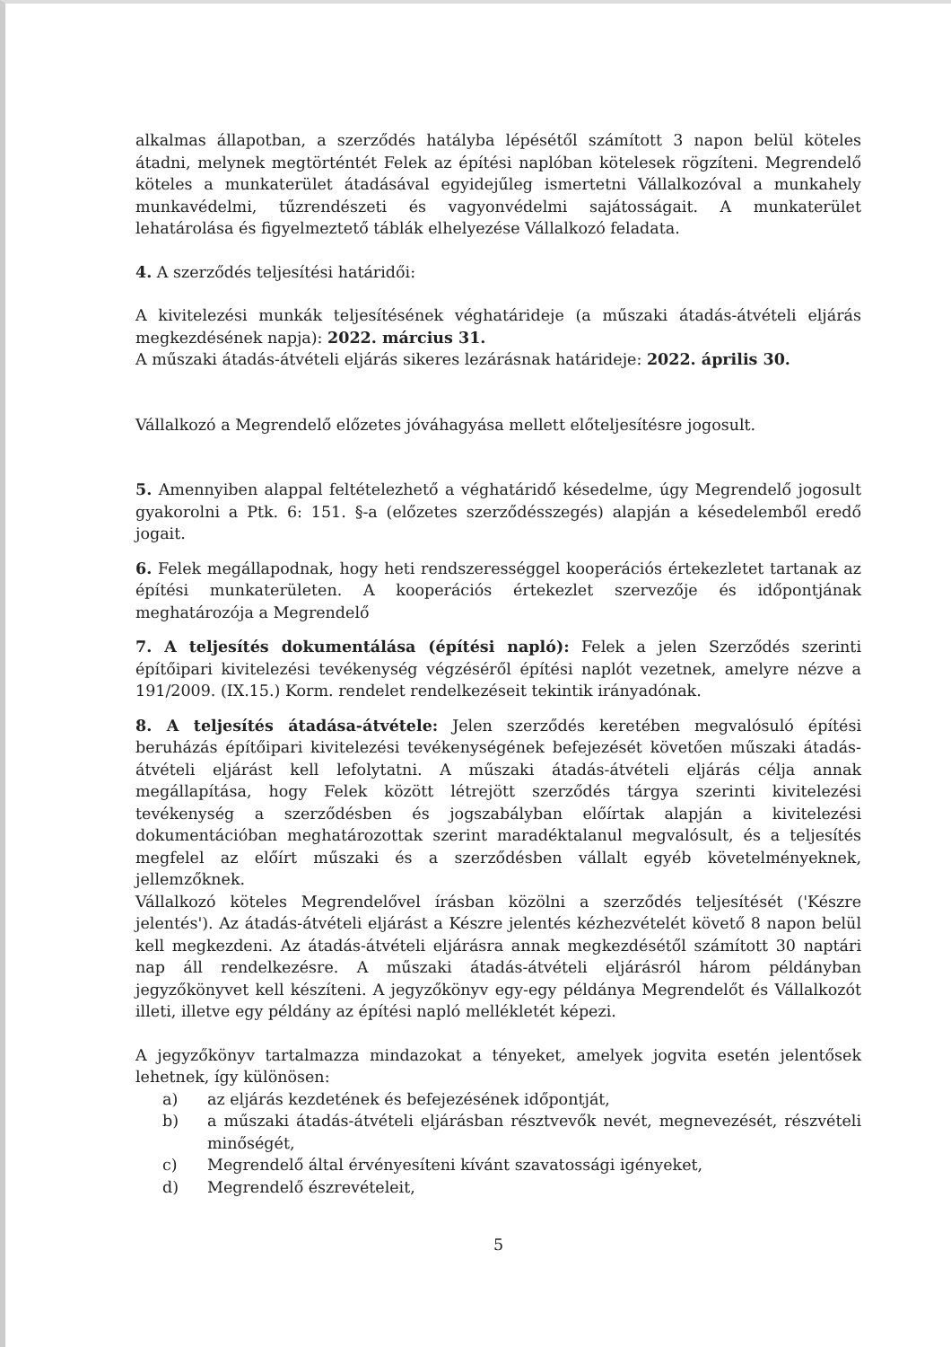alkalmas állapotban, a szerződés hatályba lépésétől számított 3 napon belül köteles átadni, melynek megtörténtét Felek az építési naplóban kötelesek rögzíteni. Megrendelő köteles a munkaterület átadásával egyidejűleg ismertetni Vállalkozóval a munkahely munkavédelmi, tűzrendészeti és vagyonvédelmi sajátosságait. A munkaterület lehatárolása és figyelmeztető táblák elhelyezése Vállalkozó feladata.
4. A szerződés teljesítési határidői:
A kivitelezési munkák teljesítésének véghatárideje (a műszaki átadás-átvételi eljárás megkezdésének napja): 2022. március 31.
A műszaki átadás-átvételi eljárás sikeres lezárásnak határideje: 2022. április 30.
Vállalkozó a Megrendelő előzetes jóváhagyása mellett előteljesítésre jogosult.
5. Amennyiben alappal feltételezhető a véghatáridő késedelme, úgy Megrendelő jogosult gyakorolni a Ptk. 6: 151. §-a (előzetes szerződésszegés) alapján a késedelemből eredő jogait.
6. Felek megállapodnak, hogy heti rendszerességgel kooperációs értekezletet tartanak az építési munkaterületen. A kooperációs értekezlet szervezője és időpontjának meghatározója a Megrendelő
7. A teljesítés dokumentálása (építési napló): Felek a jelen Szerződés szerinti építőipari kivitelezési tevékenység végzéséről építési naplót vezetnek, amelyre nézve a 191/2009. (IX.15.) Korm. rendelet rendelkezéseit tekintik irányadónak.
8. A teljesítés átadása-átvétele: Jelen szerződés keretében megvalósuló építési beruházás építőipari kivitelezési tevékenységének befejezését követően műszaki átadás-átvételi eljárást kell lefolytatni. A műszaki átadás-átvételi eljárás célja annak megállapítása, hogy Felek között létrejött szerződés tárgya szerinti kivitelezési tevékenység a szerződésben és jogszabályban előírtak alapján a kivitelezési dokumentációban meghatározottak szerint maradéktalanul megvalósult, és a teljesítés megfelel az előírt műszaki és a szerződésben vállalt egyéb követelményeknek, jellemzőknek.
Vállalkozó köteles Megrendelővel írásban közölni a szerződés teljesítését ('Készre jelentés'). Az átadás-átvételi eljárást a Készre jelentés kézhezvételét követő 8 napon belül kell megkezdeni. Az átadás-átvételi eljárásra annak megkezdésétől számított 30 naptári nap áll rendelkezésre. A műszaki átadás-átvételi eljárásról három példányban jegyzőkönyvet kell készíteni. A jegyzőkönyv egy-egy példánya Megrendelőt és Vállalkozót illeti, illetve egy példány az építési napló mellékletét képezi.
A jegyzőkönyv tartalmazza mindazokat a tényeket, amelyek jogvita esetén jelentősek lehetnek, így különösen:
a) az eljárás kezdetének és befejezésének időpontját,
b) a műszaki átadás-átvételi eljárásban résztvevők nevét, megnevezését, részvételi minőségét,
c) Megrendelő által érvényesíteni kívánt szavatossági igényeket,
d) Megrendelő észrevételeit,
5